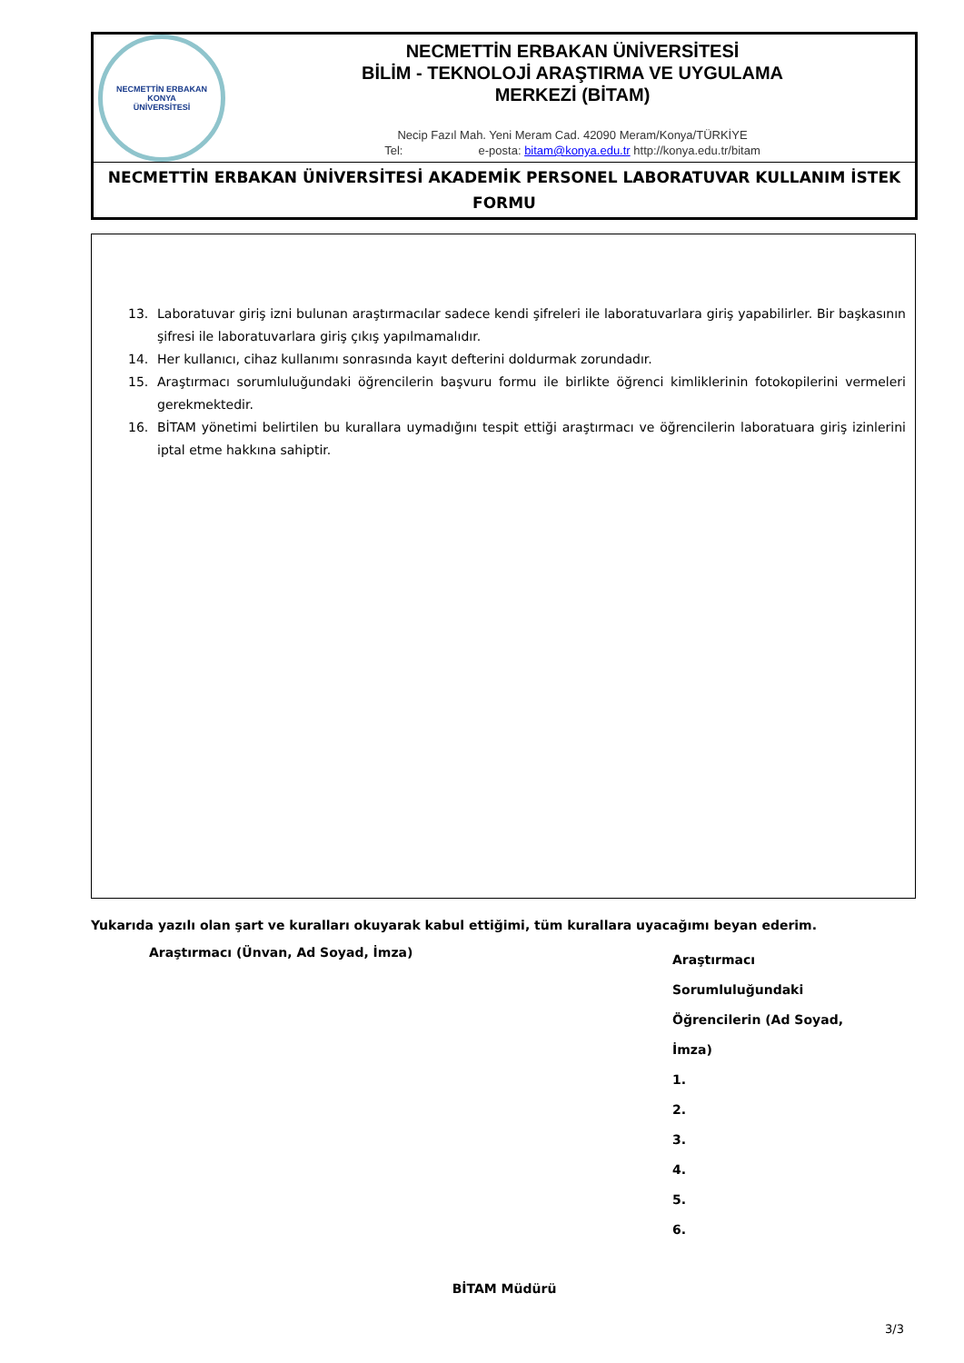| NECMETTİN ERBAKAN KONYA ÜNİVERSİTESİ | NECMETTİN ERBAKAN ÜNİVERSİTESİ BİLİM - TEKNOLOJİ ARAŞTIRMA VE UYGULAMA MERKEZİ (BİTAM) Necip Fazıl Mah. Yeni Meram Cad. 42090 Meram/Konya/TÜRKİYE Tel: e-posta: bitam@konya.edu.tr http://konya.edu.tr/bitam |
| NECMETTİN ERBAKAN ÜNİVERSİTESİ AKADEMİK PERSONEL LABORATUVAR KULLANIM İSTEK FORMU | |
13. Laboratuvar giriş izni bulunan araştırmacılar sadece kendi şifreleri ile laboratuvarlara giriş yapabilirler. Bir başkasının şifresi ile laboratuvarlara giriş çıkış yapılmamalıdır.
14. Her kullanıcı, cihaz kullanımı sonrasında kayıt defterini doldurmak zorundadır.
15. Araştırmacı sorumluluğundaki öğrencilerin başvuru formu ile birlikte öğrenci kimliklerinin fotokopilerini vermeleri gerekmektedir.
16. BİTAM yönetimi belirtilen bu kurallara uymadığını tespit ettiği araştırmacı ve öğrencilerin laboratuara giriş izinlerini iptal etme hakkına sahiptir.
Yukarıda yazılı olan şart ve kuralları okuyarak kabul ettiğimi, tüm kurallara uyacağımı beyan ederim.
Araştırmacı (Ünvan, Ad Soyad, İmza)
Araştırmacı Sorumluluğundaki
Öğrencilerin (Ad Soyad, İmza)
1.
2.
3.
4.
5.
6.
BİTAM Müdürü
3/3